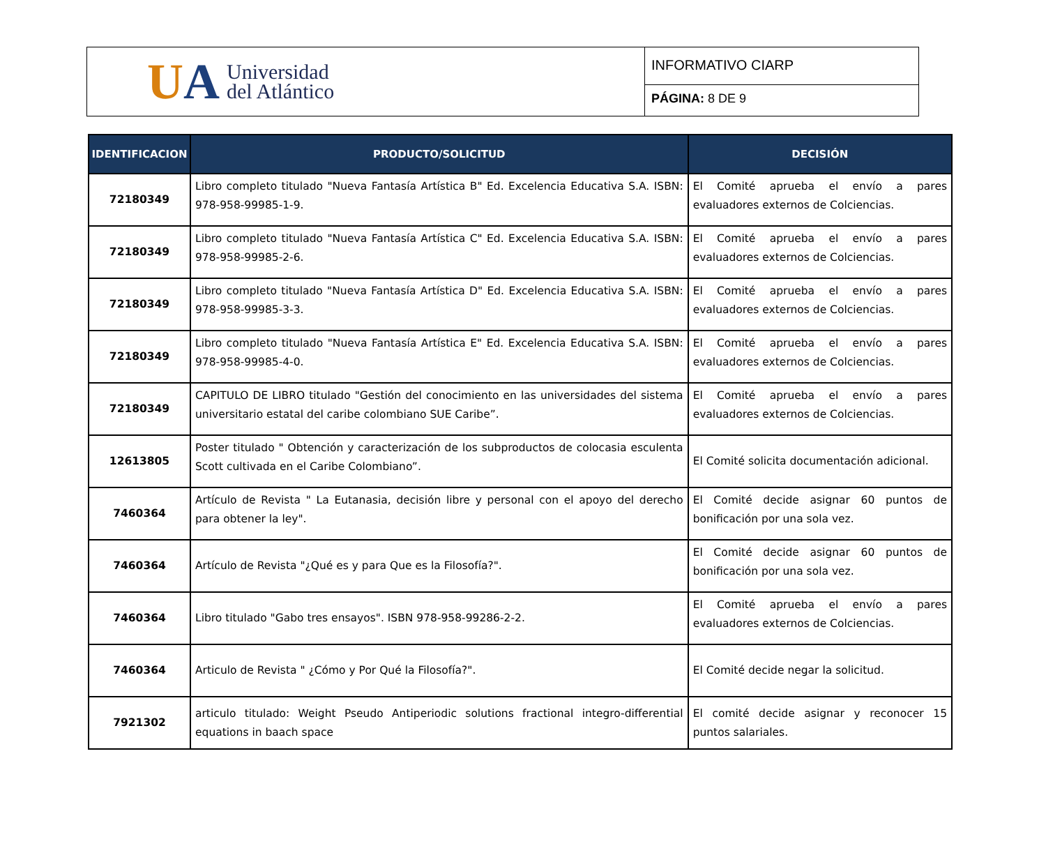UA
Universidad
del Atlántico
INFORMATIVO CIARP
PÁGINA: 8 DE 9
| IDENTIFICACION | PRODUCTO/SOLICITUD | DECISIÓN |
| --- | --- | --- |
| 72180349 | Libro completo titulado "Nueva Fantasía Artística B" Ed. Excelencia Educativa S.A. ISBN: 978-958-99985-1-9. | El Comité aprueba el envío a pares evaluadores externos de Colciencias. |
| 72180349 | Libro completo titulado "Nueva Fantasía Artística C" Ed. Excelencia Educativa S.A. ISBN: 978-958-99985-2-6. | El Comité aprueba el envío a pares evaluadores externos de Colciencias. |
| 72180349 | Libro completo titulado "Nueva Fantasía Artística D" Ed. Excelencia Educativa S.A. ISBN: 978-958-99985-3-3. | El Comité aprueba el envío a pares evaluadores externos de Colciencias. |
| 72180349 | Libro completo titulado "Nueva Fantasía Artística E" Ed. Excelencia Educativa S.A. ISBN: 978-958-99985-4-0. | El Comité aprueba el envío a pares evaluadores externos de Colciencias. |
| 72180349 | CAPITULO DE LIBRO titulado "Gestión del conocimiento en las universidades del sistema universitario estatal del caribe colombiano SUE Caribe”. | El Comité aprueba el envío a pares evaluadores externos de Colciencias. |
| 12613805 | Poster titulado " Obtención y caracterización de los subproductos de colocasia esculenta Scott cultivada en el Caribe Colombiano”. | El Comité solicita documentación adicional. |
| 7460364 | Artículo de Revista " La Eutanasia, decisión libre y personal con el apoyo del derecho para obtener la ley". | El Comité decide asignar 60 puntos de bonificación por una sola vez. |
| 7460364 | Artículo de Revista "¿Qué es y para Que es la Filosofía?". | El Comité decide asignar 60 puntos de bonificación por una sola vez. |
| 7460364 | Libro titulado "Gabo tres ensayos". ISBN 978-958-99286-2-2. | El Comité aprueba el envío a pares evaluadores externos de Colciencias. |
| 7460364 | Articulo de Revista " ¿Cómo y Por Qué la Filosofía?". | El Comité decide negar la solicitud. |
| 7921302 | articulo titulado: Weight Pseudo Antiperiodic solutions fractional integro-differential equations in baach space | El comité decide asignar y reconocer 15 puntos salariales. |